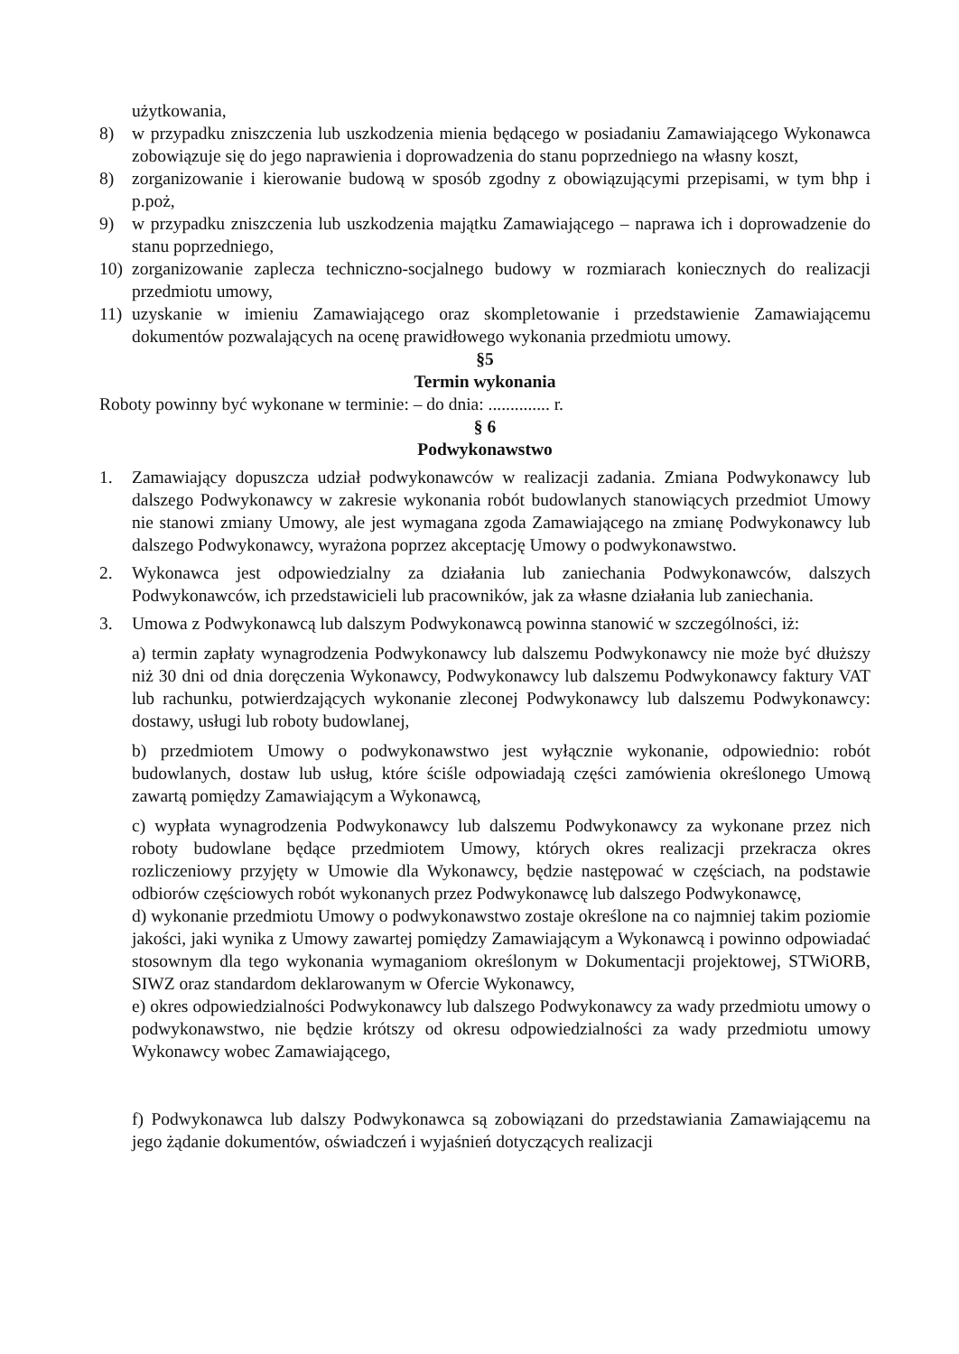użytkowania,
8) w przypadku zniszczenia lub uszkodzenia mienia będącego w posiadaniu Zamawiającego Wykonawca zobowiązuje się do jego naprawienia i doprowadzenia do stanu poprzedniego na własny koszt,
8) zorganizowanie i kierowanie budową w sposób zgodny z obowiązującymi przepisami, w tym bhp i p.poż,
9) w przypadku zniszczenia lub uszkodzenia majątku Zamawiającego – naprawa ich i doprowadzenie do stanu poprzedniego,
10) zorganizowanie zaplecza techniczno-socjalnego budowy w rozmiarach koniecznych do realizacji przedmiotu umowy,
11) uzyskanie w imieniu Zamawiającego oraz skompletowanie i przedstawienie Zamawiającemu dokumentów pozwalających na ocenę prawidłowego wykonania przedmiotu umowy.
§5
Termin wykonania
Roboty powinny być wykonane w terminie: – do dnia: .............. r.
§ 6
Podwykonawstwo
1. Zamawiający dopuszcza udział podwykonawców w realizacji zadania. Zmiana Podwykonawcy lub dalszego Podwykonawcy w zakresie wykonania robót budowlanych stanowiących przedmiot Umowy nie stanowi zmiany Umowy, ale jest wymagana zgoda Zamawiającego na zmianę Podwykonawcy lub dalszego Podwykonawcy, wyrażona poprzez akceptację Umowy o podwykonawstwo.
2. Wykonawca jest odpowiedzialny za działania lub zaniechania Podwykonawców, dalszych Podwykonawców, ich przedstawicieli lub pracowników, jak za własne działania lub zaniechania.
3. Umowa z Podwykonawcą lub dalszym Podwykonawcą powinna stanowić w szczególności, iż:
a) termin zapłaty wynagrodzenia Podwykonawcy lub dalszemu Podwykonawcy nie może być dłuższy niż 30 dni od dnia doręczenia Wykonawcy, Podwykonawcy lub dalszemu Podwykonawcy faktury VAT lub rachunku, potwierdzających wykonanie zleconej Podwykonawcy lub dalszemu Podwykonawcy: dostawy, usługi lub roboty budowlanej,
b) przedmiotem Umowy o podwykonawstwo jest wyłącznie wykonanie, odpowiednio: robót budowlanych, dostaw lub usług, które ściśle odpowiadają części zamówienia określonego Umową zawartą pomiędzy Zamawiającym a Wykonawcą,
c) wypłata wynagrodzenia Podwykonawcy lub dalszemu Podwykonawcy za wykonane przez nich roboty budowlane będące przedmiotem Umowy, których okres realizacji przekracza okres rozliczeniowy przyjęty w Umowie dla Wykonawcy, będzie następować w częściach, na podstawie odbiorów częściowych robót wykonanych przez Podwykonawcę lub dalszego Podwykonawcę,
d) wykonanie przedmiotu Umowy o podwykonawstwo zostaje określone na co najmniej takim poziomie jakości, jaki wynika z Umowy zawartej pomiędzy Zamawiającym a Wykonawcą i powinno odpowiadać stosownym dla tego wykonania wymaganiom określonym w Dokumentacji projektowej, STWiORB, SIWZ oraz standardom deklarowanym w Ofercie Wykonawcy,
e) okres odpowiedzialności Podwykonawcy lub dalszego Podwykonawcy za wady przedmiotu umowy o podwykonawstwo, nie będzie krótszy od okresu odpowiedzialności za wady przedmiotu umowy Wykonawcy wobec Zamawiającego,
f) Podwykonawca lub dalszy Podwykonawca są zobowiązani do przedstawiania Zamawiającemu na jego żądanie dokumentów, oświadczeń i wyjaśnień dotyczących realizacji